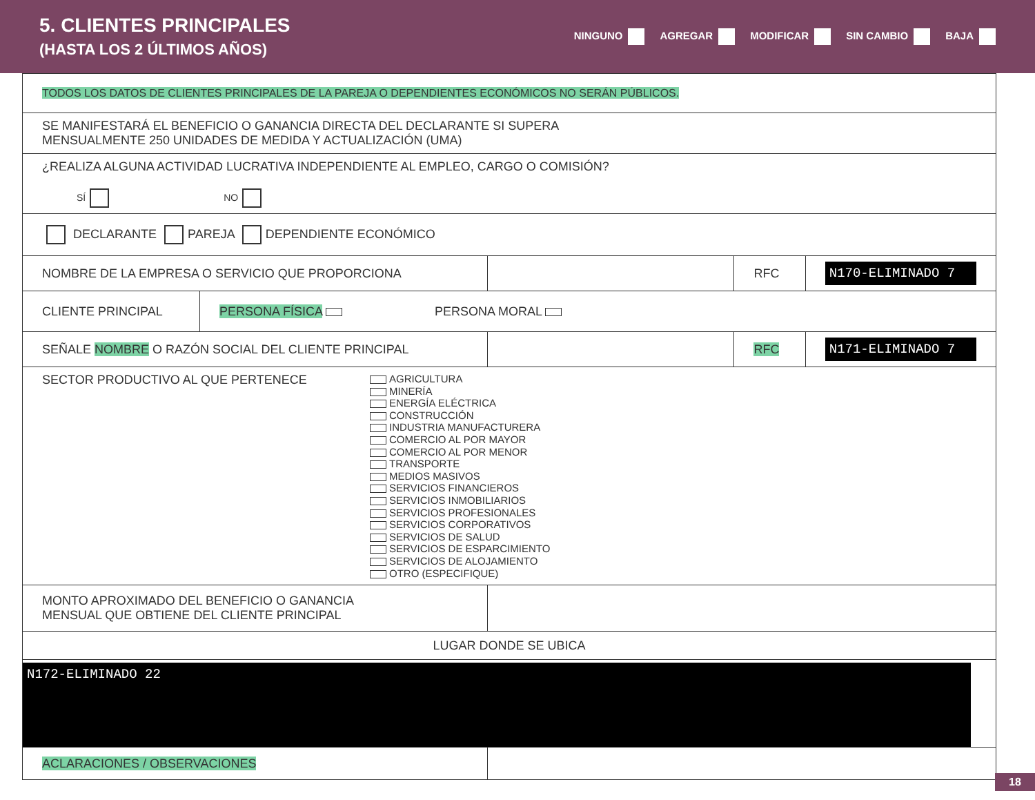5. CLIENTES PRINCIPALES
(HASTA LOS 2 ÚLTIMOS AÑOS)
NINGUNO AGREGAR MODIFICAR SIN CAMBIO BAJA
| TODOS LOS DATOS DE CLIENTES PRINCIPALES DE LA PAREJA O DEPENDIENTES ECONÓMICOS NO SERÁN PÚBLICOS. | | | | |
| SE MANIFESTARÁ EL BENEFICIO O GANANCIA DIRECTA DEL DECLARANTE SI SUPERA MENSUALMENTE 250 UNIDADES DE MEDIDA Y ACTUALIZACIÓN (UMA) | | | | |
| ¿REALIZA ALGUNA ACTIVIDAD LUCRATIVA INDEPENDIENTE AL EMPLEO, CARGO O COMISIÓN? SÍ NO | | | | |
| DECLARANTE PAREJA DEPENDIENTE ECONÓMICO | | | | |
| NOMBRE DE LA EMPRESA O SERVICIO QUE PROPORCIONA | | | RFC | N170-ELIMINADO 7 |
| CLIENTE PRINCIPAL | PERSONA FÍSICA PERSONA MORAL | | | |
| SEÑALE NOMBRE O RAZÓN SOCIAL DEL CLIENTE PRINCIPAL | | | RFC | N171-ELIMINADO 7 |
| SECTOR PRODUCTIVO AL QUE PERTENECE AGRICULTURA MINERÍA ENERGÍA ELÉCTRICA CONSTRUCCIÓN INDUSTRIA MANUFACTURERA COMERCIO AL POR MAYOR COMERCIO AL POR MENOR TRANSPORTE MEDIOS MASIVOS SERVICIOS FINANCIEROS SERVICIOS INMOBILIARIOS SERVICIOS PROFESIONALES SERVICIOS CORPORATIVOS SERVICIOS DE SALUD SERVICIOS DE ESPARCIMIENTO SERVICIOS DE ALOJAMIENTO OTRO (ESPECIFIQUE) | | | | |
| MONTO APROXIMADO DEL BENEFICIO O GANANCIA MENSUAL QUE OBTIENE DEL CLIENTE PRINCIPAL | | | | |
| LUGAR DONDE SE UBICA | | | | |
| N172-ELIMINADO 22 | | | | |
| ACLARACIONES / OBSERVACIONES | | | | |
18